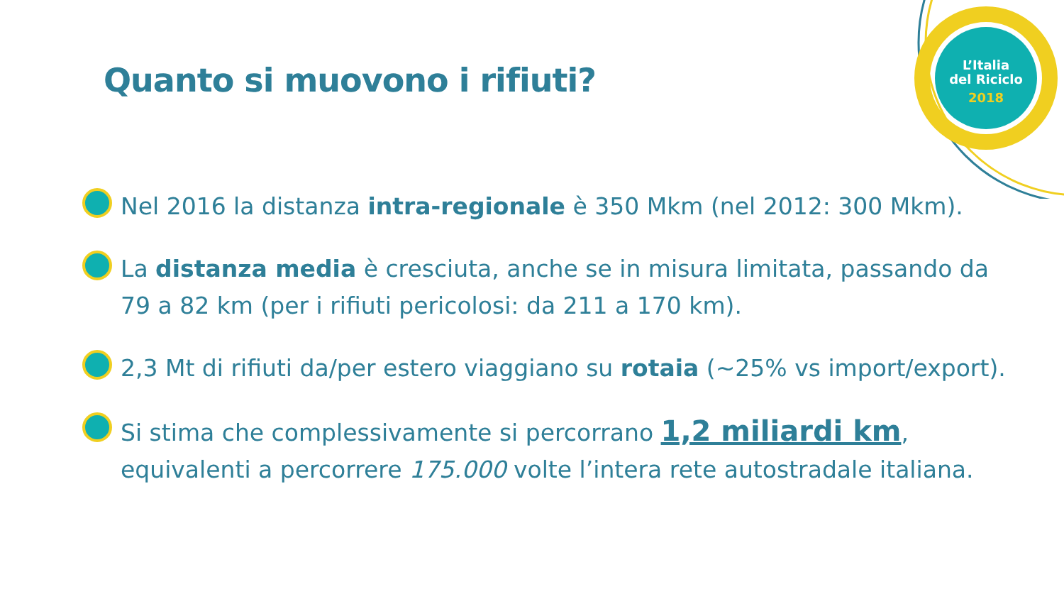L’Italia
del Riciclo
2018
Quanto si muovono i rifiuti?
Nel 2016 la distanza intra-regionale è 350 Mkm (nel 2012: 300 Mkm).
La distanza media è cresciuta, anche se in misura limitata, passando da 79 a 82 km (per i rifiuti pericolosi: da 211 a 170 km).
2,3 Mt di rifiuti da/per estero viaggiano su rotaia (~25% vs import/export).
Si stima che complessivamente si percorrano 1,2 miliardi km, equivalenti a percorrere 175.000 volte l’intera rete autostradale italiana.